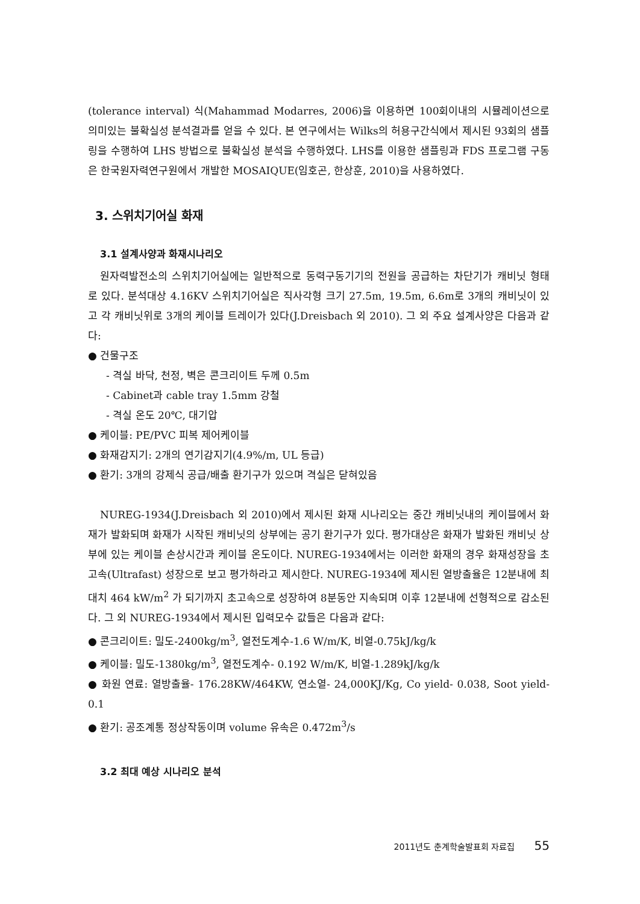(tolerance interval) 식(Mahammad Modarres, 2006)을 이용하면 100회이내의 시뮬레이션으로 의미있는 불확실성 분석결과를 얻을 수 있다. 본 연구에서는 Wilks의 허용구간식에서 제시된 93회의 샘플링을 수행하여 LHS 방법으로 불확실성 분석을 수행하였다. LHS를 이용한 샘플링과 FDS 프로그램 구동은 한국원자력연구원에서 개발한 MOSAIQUE(임호곤, 한상훈, 2010)을 사용하였다.
3. 스위치기어실 화재
3.1 설계사양과 화재시나리오
원자력발전소의 스위치기어실에는 일반적으로 동력구동기기의 전원을 공급하는 차단기가 캐비닛 형태로 있다. 분석대상 4.16KV 스위치기어실은 직사각형 크기 27.5m, 19.5m, 6.6m로 3개의 캐비닛이 있고 각 캐비닛위로 3개의 케이블 트레이가 있다(J.Dreisbach 외 2010). 그 외 주요 설계사양은 다음과 같다:
● 건물구조
- 격실 바닥, 천정, 벽은 콘크리이트 두께 0.5m
- Cabinet과 cable tray 1.5mm 강철
- 격실 온도 20℃, 대기압
● 케이블: PE/PVC 피복 제어케이블
● 화재감지기: 2개의 연기감지기(4.9%/m, UL 등급)
● 환기: 3개의 강제식 공급/배출 환기구가 있으며 격실은 닫혀있음
NUREG-1934(J.Dreisbach 외 2010)에서 제시된 화재 시나리오는 중간 캐비닛내의 케이블에서 화재가 발화되며 화재가 시작된 캐비닛의 상부에는 공기 환기구가 있다. 평가대상은 화재가 발화된 캐비닛 상부에 있는 케이블 손상시간과 케이블 온도이다. NUREG-1934에서는 이러한 화재의 경우 화재성장을 초고속(Ultrafast) 성장으로 보고 평가하라고 제시한다. NUREG-1934에 제시된 열방출율은 12분내에 최대치 464 kW/m<sup>2</sup> 가 되기까지 초고속으로 성장하여 8분동안 지속되며 이후 12분내에 선형적으로 감소된다. 그 외 NUREG-1934에서 제시된 입력모수 값들은 다음과 같다:
● 콘크리이트: 밀도-2400kg/m<sup>3</sup>, 열전도계수-1.6 W/m/K, 비열-0.75kJ/kg/k
● 케이블: 밀도-1380kg/m<sup>3</sup>, 열전도계수- 0.192 W/m/K, 비열-1.289kJ/kg/k
● 화원 연료: 열방출율- 176.28KW/464KW, 연소열- 24,000KJ/Kg, Co yield- 0.038, Soot yield-0.1
● 환기: 공조계통 정상작동이며 volume 유속은 0.472m<sup>3</sup>/s
3.2 최대 예상 시나리오 분석
2011년도 춘계학술발표회 자료집 55